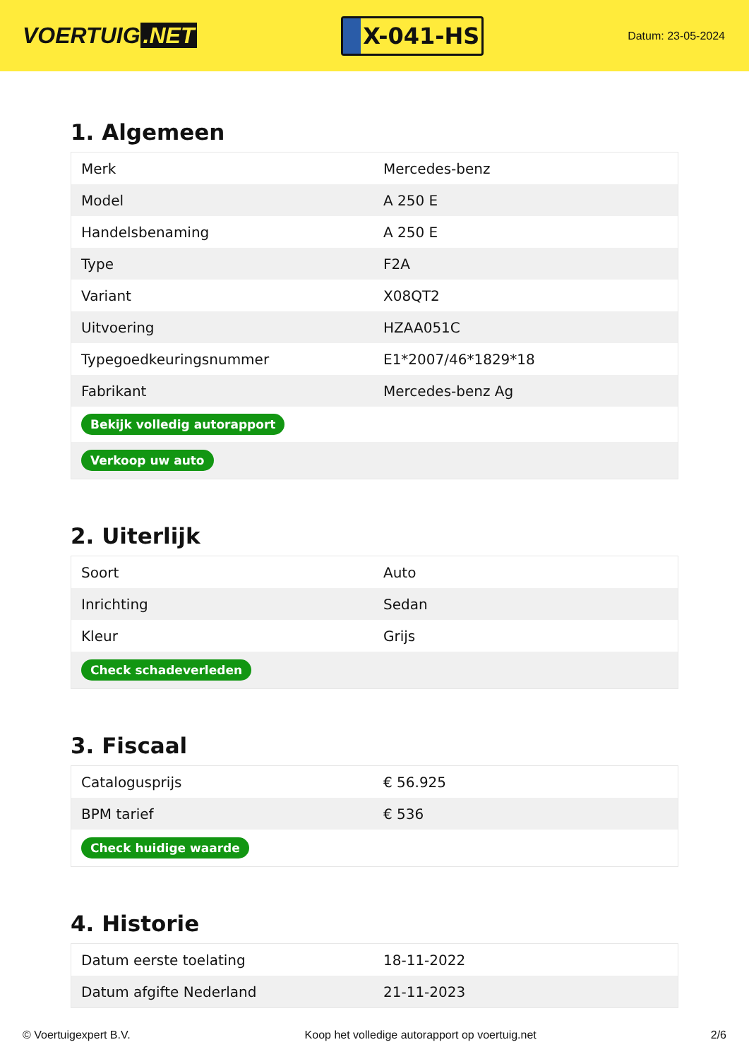VOERTUIG.NET
X-041-HS
Datum: 23-05-2024
1. Algemeen
| Merk | Mercedes-benz |
| Model | A 250 E |
| Handelsbenaming | A 250 E |
| Type | F2A |
| Variant | X08QT2 |
| Uitvoering | HZAA051C |
| Typegoedkeuringsnummer | E1*2007/46*1829*18 |
| Fabrikant | Mercedes-benz Ag |
| Bekijk volledig autorapport | |
| Verkoop uw auto | |
2. Uiterlijk
| Soort | Auto |
| Inrichting | Sedan |
| Kleur | Grijs |
| Check schadeverleden | |
3. Fiscaal
| Catalogusprijs | € 56.925 |
| BPM tarief | € 536 |
| Check huidige waarde | |
4. Historie
| Datum eerste toelating | 18-11-2022 |
| Datum afgifte Nederland | 21-11-2023 |
© Voertuigexpert B.V. Koop het volledige autorapport op voertuig.net 2/6